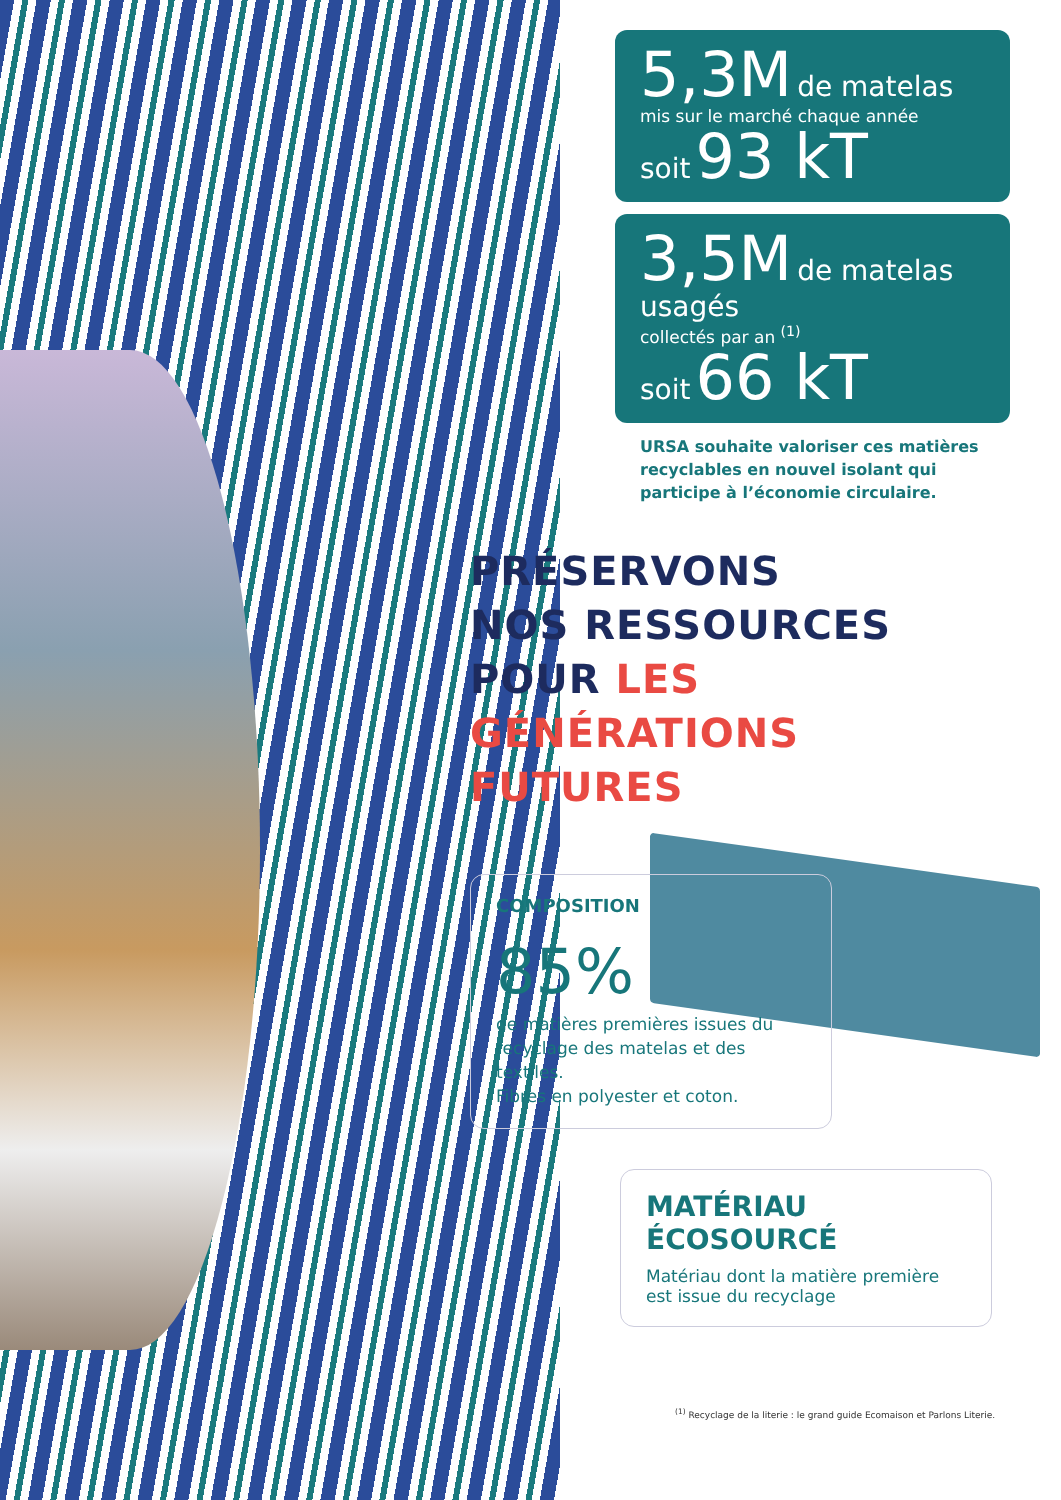5,3M de matelas
mis sur le marché chaque année
soit 93 kT
3,5M de matelas usagés
collectés par an <sup>(1)</sup>
soit 66 kT
URSA souhaite valoriser ces matières recyclables en nouvel isolant qui participe à l’économie circulaire.
PRÉSERVONS
NOS RESSOURCES
POUR LES GÉNÉRATIONS FUTURES
COMPOSITION
85%
de matières premières issues du recyclage des matelas et des textiles.
Fibres en polyester et coton.
MATÉRIAU
ÉCOSOURCÉ
Matériau dont la matière première est issue du recyclage
<sup>(1)</sup> Recyclage de la literie : le grand guide Ecomaison et Parlons Literie.